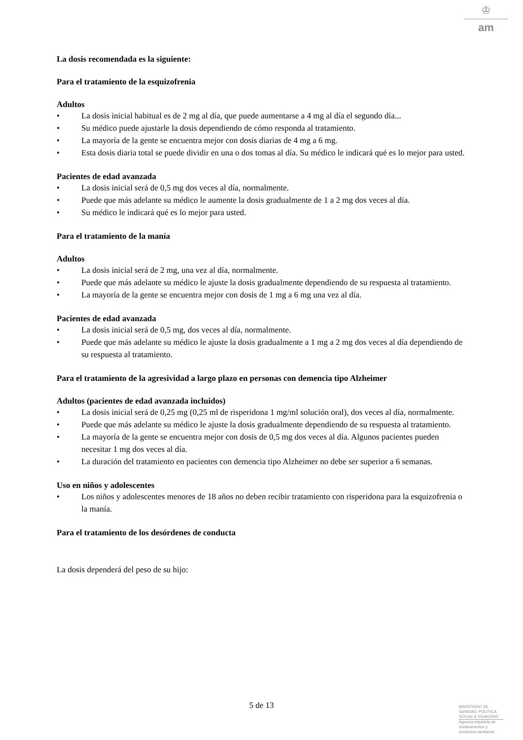♔
am
La dosis recomendada es la siguiente:
Para el tratamiento de la esquizofrenia
Adultos
• La dosis inicial habitual es de 2 mg al día, que puede aumentarse a 4 mg al día el segundo día...
• Su médico puede ajustarle la dosis dependiendo de cómo responda al tratamiento.
• La mayoría de la gente se encuentra mejor con dosis diarias de 4 mg a 6 mg.
• Esta dosis diaria total se puede dividir en una o dos tomas al día. Su médico le indicará qué es lo mejor para usted.
Pacientes de edad avanzada
• La dosis inicial será de 0,5 mg dos veces al día, normalmente.
• Puede que más adelante su médico le aumente la dosis gradualmente de 1 a 2 mg dos veces al día.
• Su médico le indicará qué es lo mejor para usted.
Para el tratamiento de la manía
Adultos
• La dosis inicial será de 2 mg, una vez al día, normalmente.
• Puede que más adelante su médico le ajuste la dosis gradualmente dependiendo de su respuesta al tratamiento.
• La mayoría de la gente se encuentra mejor con dosis de 1 mg a 6 mg una vez al día.
Pacientes de edad avanzada
• La dosis inicial será de 0,5 mg, dos veces al día, normalmente.
• Puede que más adelante su médico le ajuste la dosis gradualmente a 1 mg a 2 mg dos veces al día dependiendo de su respuesta al tratamiento.
Para el tratamiento de la agresividad a largo plazo en personas con demencia tipo Alzheimer
Adultos (pacientes de edad avanzada incluidos)
• La dosis inicial será de 0,25 mg (0,25 ml de risperidona 1 mg/ml solución oral), dos veces al día, normalmente.
• Puede que más adelante su médico le ajuste la dosis gradualmente dependiendo de su respuesta al tratamiento.
• La mayoría de la gente se encuentra mejor con dosis de 0,5 mg dos veces al día. Algunos pacientes pueden necesitar 1 mg dos veces al día.
• La duración del tratamiento en pacientes con demencia tipo Alzheimer no debe ser superior a 6 semanas.
Uso en niños y adolescentes
• Los niños y adolescentes menores de 18 años no deben recibir tratamiento con risperidona para la esquizofrenia o la manía.
Para el tratamiento de los desórdenes de conducta
La dosis dependerá del peso de su hijo:
5 de 13
MINISTERIO DE
SANIDAD, POLITICA
SOCIAL E IGUALDAD
Agencia española de
medicamentos y
productos sanitarios